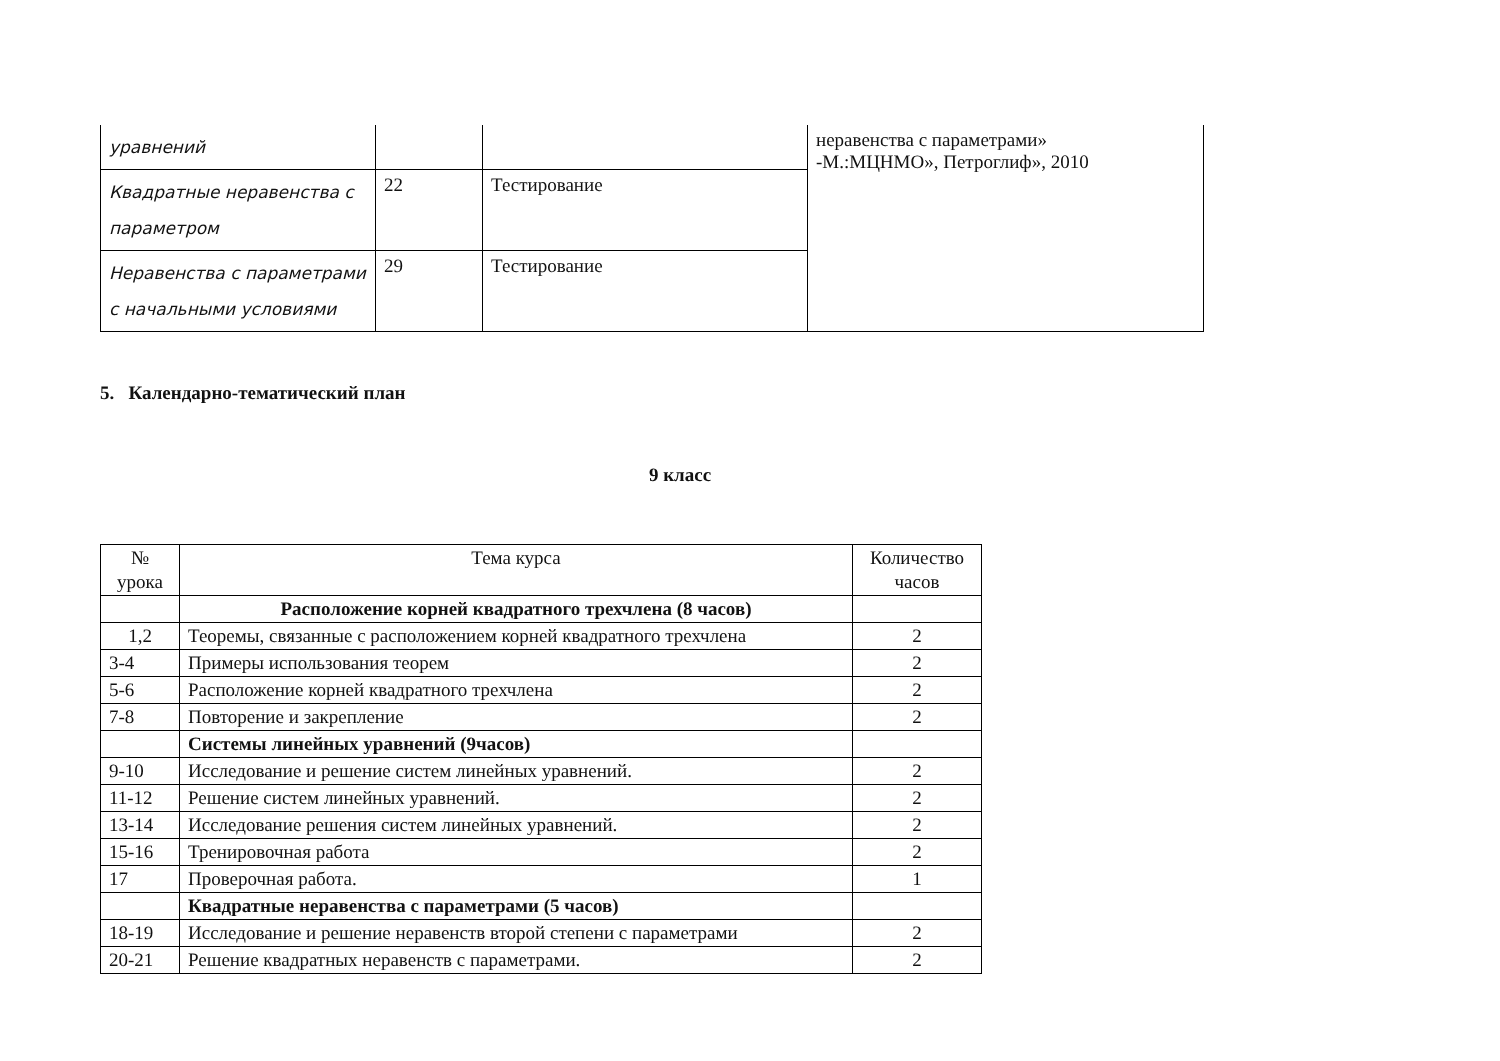| уравнений | | | неравенства с параметрами» -М.:МЦНМО», Петроглиф», 2010 |
| Квадратные неравенства с параметром | 22 | Тестирование | |
| Неравенства с параметрами с начальными условиями | 29 | Тестирование | |
5. Календарно-тематический план
9 класс
| № урока | Тема курса | Количество часов |
| --- | --- | --- |
| | Расположение корней квадратного трехчлена (8 часов) | |
| 1,2 | Теоремы, связанные с расположением корней квадратного трехчлена | 2 |
| 3-4 | Примеры использования теорем | 2 |
| 5-6 | Расположение корней квадратного трехчлена | 2 |
| 7-8 | Повторение и закрепление | 2 |
| | Системы линейных уравнений (9часов) | |
| 9-10 | Исследование и решение систем линейных уравнений. | 2 |
| 11-12 | Решение систем линейных уравнений. | 2 |
| 13-14 | Исследование решения систем линейных уравнений. | 2 |
| 15-16 | Тренировочная работа | 2 |
| 17 | Проверочная работа. | 1 |
| | Квадратные неравенства с параметрами (5 часов) | |
| 18-19 | Исследование и решение неравенств второй степени с параметрами | 2 |
| 20-21 | Решение квадратных неравенств с параметрами. | 2 |